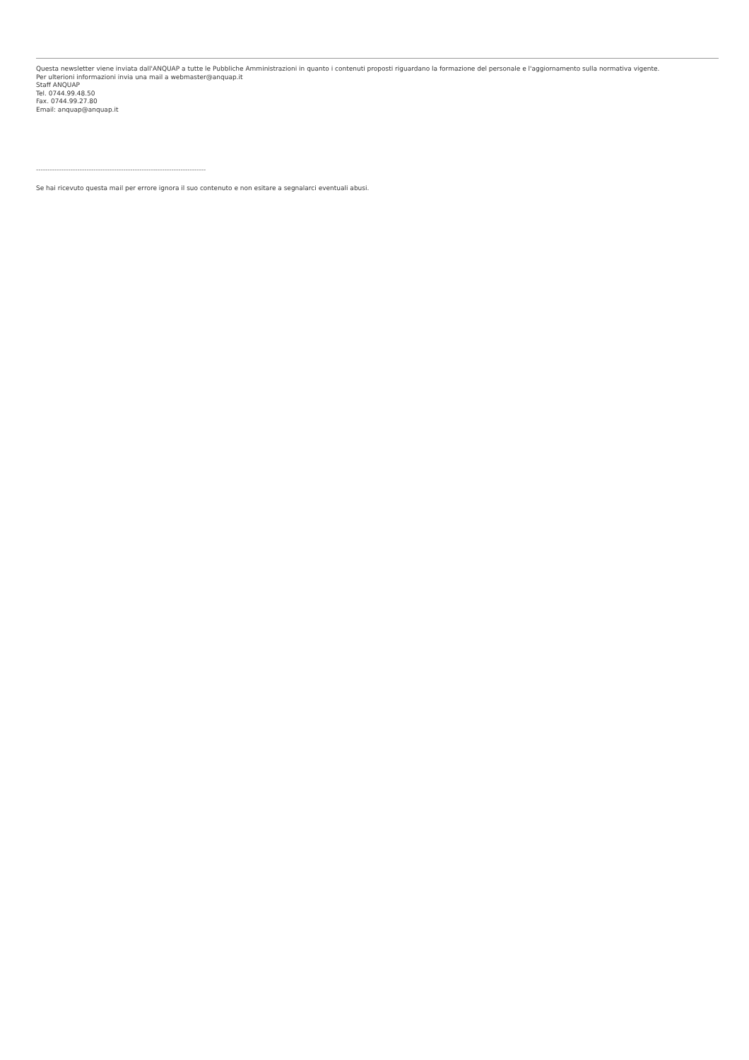Questa newsletter viene inviata dall'ANQUAP a tutte le Pubbliche Amministrazioni in quanto i contenuti proposti riguardano la formazione del personale e l'aggiornamento sulla normativa vigente.
Per ulterioni informazioni invia una mail a webmaster@anquap.it
Staff ANQUAP
Tel. 0744.99.48.50
Fax. 0744.99.27.80
Email: anquap@anquap.it
--------------------------------------------------------------------------
Se hai ricevuto questa mail per errore ignora il suo contenuto e non esitare a segnalarci eventuali abusi.